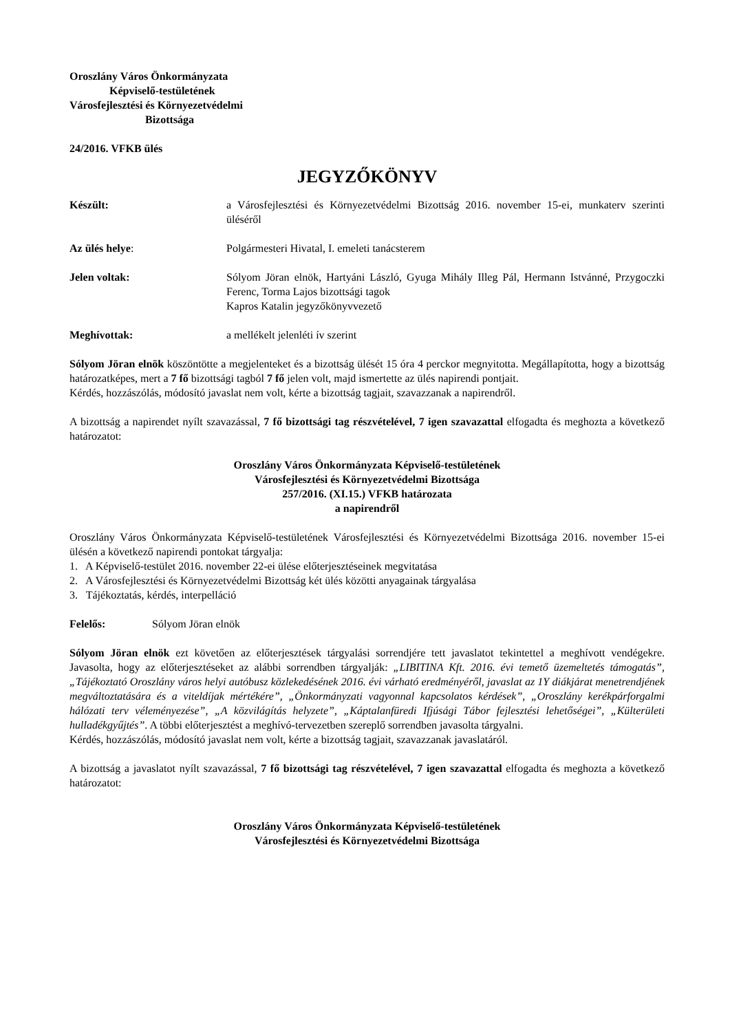Oroszlány Város Önkormányzata
Képviselő-testületének
Városfejlesztési és Környezetvédelmi
Bizottsága
24/2016. VFKB ülés
JEGYZŐKÖNYV
Készült: a Városfejlesztési és Környezetvédelmi Bizottság 2016. november 15-ei, munkaterv szerinti üléséről
Az ülés helye: Polgármesteri Hivatal, I. emeleti tanácsterem
Jelen voltak: Sólyom Jöran elnök, Hartyáni László, Gyuga Mihály Illeg Pál, Hermann Istvánné, Przygoczki Ferenc, Torma Lajos bizottsági tagok
Kapros Katalin jegyzőkönyvvezető
Meghívottak: a mellékelt jelenléti ív szerint
Sólyom Jöran elnök köszöntötte a megjelenteket és a bizottság ülését 15 óra 4 perckor megnyitotta. Megállapította, hogy a bizottság határozatképes, mert a 7 fő bizottsági tagból 7 fő jelen volt, majd ismertette az ülés napirendi pontjait.
Kérdés, hozzászólás, módosító javaslat nem volt, kérte a bizottság tagjait, szavazzanak a napirendről.
A bizottság a napirendet nyílt szavazással, 7 fő bizottsági tag részvételével, 7 igen szavazattal elfogadta és meghozta a következő határozatot:
Oroszlány Város Önkormányzata Képviselő-testületének
Városfejlesztési és Környezetvédelmi Bizottsága
257/2016. (XI.15.) VFKB határozata
a napirendről
Oroszlány Város Önkormányzata Képviselő-testületének Városfejlesztési és Környezetvédelmi Bizottsága 2016. november 15-ei ülésén a következő napirendi pontokat tárgyalja:
1. A Képviselő-testület 2016. november 22-ei ülése előterjesztéseinek megvitatása
2. A Városfejlesztési és Környezetvédelmi Bizottság két ülés közötti anyagainak tárgyalása
3. Tájékoztatás, kérdés, interpelláció
Felelős: Sólyom Jöran elnök
Sólyom Jöran elnök ezt követően az előterjesztések tárgyalási sorrendjére tett javaslatot tekintettel a meghívott vendégekre. Javasolta, hogy az előterjesztéseket az alábbi sorrendben tárgyalják: „LIBITINA Kft. 2016. évi temető üzemeltetés támogatás”, „Tájékoztató Oroszlány város helyi autóbusz közlekedésének 2016. évi várható eredményéről, javaslat az 1Y diákjárat menetrendjének megváltoztatására és a viteldíjak mértékére”, „Önkormányzati vagyonnal kapcsolatos kérdések”, „Oroszlány kerékpárforgalmi hálózati terv véleményezése”, „A közvilágítás helyzete”, „Káptalanfüredi Ifjúsági Tábor fejlesztési lehetőségei”, „Külterületi hulladékgyűjtés”. A többi előterjesztést a meghívó-tervezetben szereplő sorrendben javasolta tárgyalni.
Kérdés, hozzászólás, módosító javaslat nem volt, kérte a bizottság tagjait, szavazzanak javaslatáról.
A bizottság a javaslatot nyílt szavazással, 7 fő bizottsági tag részvételével, 7 igen szavazattal elfogadta és meghozta a következő határozatot:
Oroszlány Város Önkormányzata Képviselő-testületének
Városfejlesztési és Környezetvédelmi Bizottsága